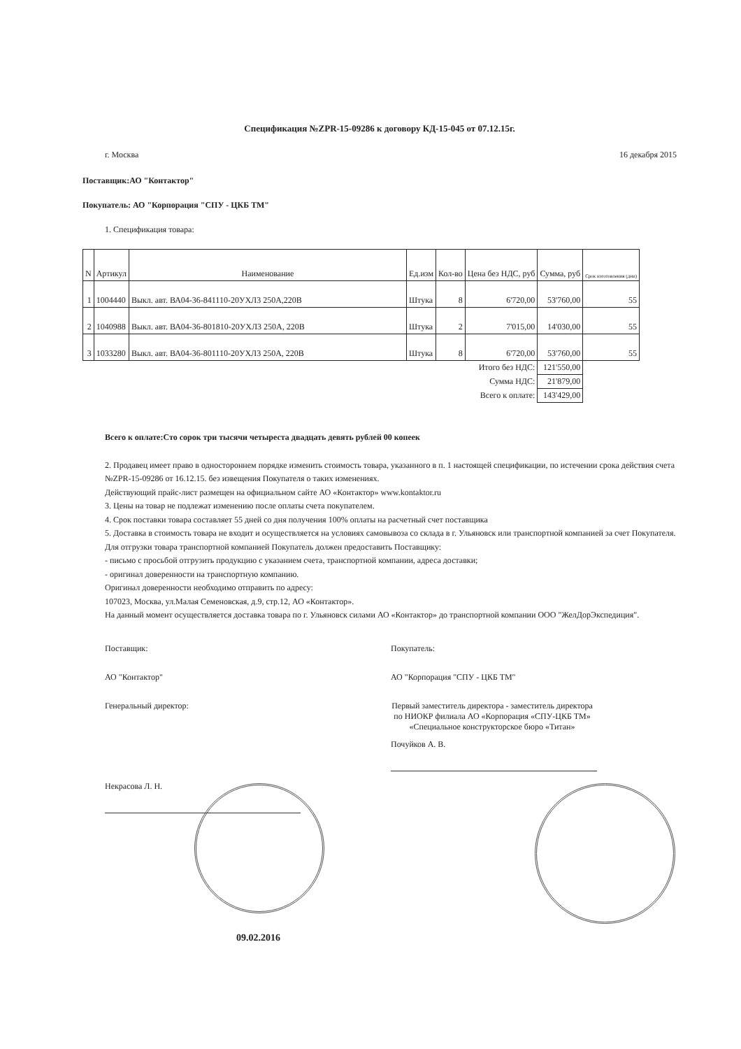Спецификация №ZPR-15-09286 к договору КД-15-045 от 07.12.15г.
г. Москва 16 декабря 2015
Поставщик:АО "Контактор"
Покупатель: АО "Корпорация "СПУ - ЦКБ ТМ"
1. Спецификация товара:
| N | Артикул | Наименование | Ед.изм | Кол-во | Цена без НДС, руб | Сумма, руб | Срок изготовления (дни) |
| --- | --- | --- | --- | --- | --- | --- | --- |
| 1 | 1004440 | Выкл. авт. ВА04-36-841110-20УХЛ3 250А,220В | Штука | 8 | 6'720,00 | 53'760,00 | 55 |
| 2 | 1040988 | Выкл. авт. ВА04-36-801810-20УХЛ3 250А, 220В | Штука | 2 | 7'015,00 | 14'030,00 | 55 |
| 3 | 1033280 | Выкл. авт. ВА04-36-801110-20УХЛ3 250А, 220В | Штука | 8 | 6'720,00 | 53'760,00 | 55 |
| Итого без НДС: | | | | | | 121'550,00 | |
| Сумма НДС: | | | | | | 21'879,00 | |
| Всего к оплате: | | | | | | 143'429,00 | |
Всего к оплате:Сто сорок три тысячи четыреста двадцать девять рублей 00 копеек
2. Продавец имеет право в одностороннем порядке изменить стоимость товара, указанного в п. 1 настоящей спецификации, по истечении срока действия счета №ZPR-15-09286 от 16.12.15. без извещения Покупателя о таких изменениях.
Действующий прайс-лист размещен на официальном сайте АО «Контактор» www.kontaktor.ru
3. Цены на товар не подлежат изменению после оплаты счета покупателем.
4. Срок поставки товара составляет 55 дней со дня получения 100% оплаты на расчетный счет поставщика
5. Доставка в стоимость товара не входит и осуществляется на условиях самовывоза со склада в г. Ульяновск или транспортной компанией за счет Покупателя.
Для отгрузки товара транспортной компанией Покупатель должен предоставить Поставщику:
- письмо с просьбой отгрузить продукцию с указанием счета, транспортной компании, адреса доставки;
- оригинал доверенности на транспортную компанию.
Оригинал доверенности необходимо отправить по адресу:
107023, Москва, ул.Малая Семеновская, д.9, стр.12, АО «Контактор».
На данный момент осуществляется доставка товара по г. Ульяновск силами АО «Контактор» до транспортной компании ООО "ЖелДорЭкспедиция".
Поставщик:
АО "Контактор"
Генеральный директор:
Некрасова Л. Н.
09.02.2016
Покупатель:
АО "Корпорация "СПУ - ЦКБ ТМ"
Первый заместитель директора - заместитель директора по НИОКР филиала АО «Корпорация «СПУ-ЦКБ ТМ» «Специальное конструкторское бюро «Титан»
Почуйков А. В.